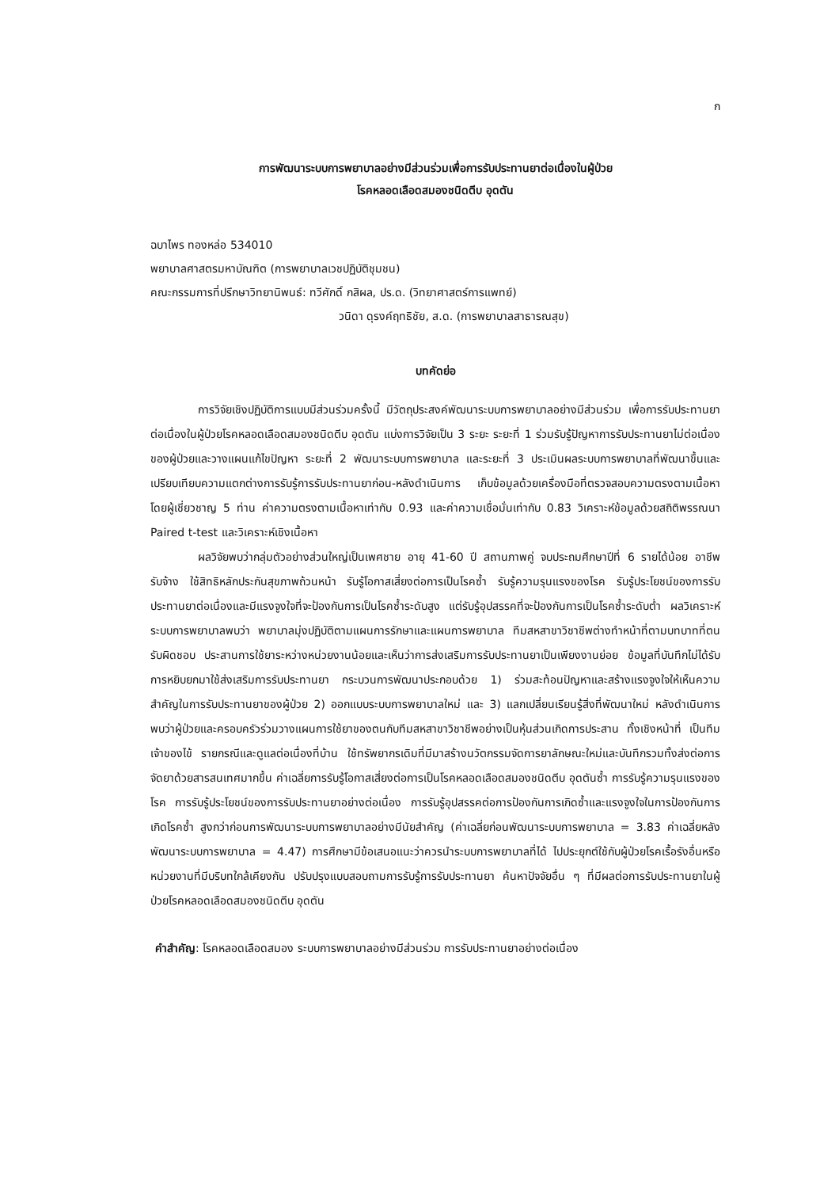ก
การพัฒนาระบบการพยาบาลอย่างมีส่วนร่วมเพื่อการรับประทานยาต่อเนื่องในผู้ป่วย
โรคหลอดเลือดสมองชนิดตีบ อุดตัน
ฉบาไพร ทองหล่อ 534010
พยาบาลศาสตรมหาบัณฑิต (การพยาบาลเวชปฏิบัติชุมชน)
คณะกรรมการที่ปรึกษาวิทยานิพนธ์: ทวีศักดิ์ กสิผล, ปร.ด. (วิทยาศาสตร์การแพทย์)
วนิดา ดุรงค์ฤทธิชัย, ส.ด. (การพยาบาลสาธารณสุข)
บทคัดย่อ
การวิจัยเชิงปฏิบัติการแบบมีส่วนร่วมครั้งนี้ มีวัตถุประสงค์พัฒนาระบบการพยาบาลอย่างมีส่วนร่วม เพื่อการรับประทานยาต่อเนื่องในผู้ป่วยโรคหลอดเลือดสมองชนิดตีบ อุดตัน แบ่งการวิจัยเป็น 3 ระยะ ระยะที่ 1 ร่วมรับรู้ปัญหาการรับประทานยาไม่ต่อเนื่องของผู้ป่วยและวางแผนแก้ไขปัญหา ระยะที่ 2 พัฒนาระบบการพยาบาล และระยะที่ 3 ประเมินผลระบบการพยาบาลที่พัฒนาขึ้นและเปรียบเทียบความแตกต่างการรับรู้การรับประทานยาก่อน-หลังดำเนินการ เก็บข้อมูลด้วยเครื่องมือที่ตรวจสอบความตรงตามเนื้อหา โดยผู้เชี่ยวชาญ 5 ท่าน ค่าความตรงตามเนื้อหาเท่ากับ 0.93 และค่าความเชื่อมั่นเท่ากับ 0.83 วิเคราะห์ข้อมูลด้วยสถิติพรรณนา Paired t-test และวิเคราะห์เชิงเนื้อหา
ผลวิจัยพบว่ากลุ่มตัวอย่างส่วนใหญ่เป็นเพศชาย อายุ 41-60 ปี สถานภาพคู่ จบประถมศึกษาปีที่ 6 รายได้น้อย อาชีพรับจ้าง ใช้สิทธิหลักประกันสุขภาพถ้วนหน้า รับรู้โอกาสเสี่ยงต่อการเป็นโรคซ้ำ รับรู้ความรุนแรงของโรค รับรู้ประโยชน์ของการรับประทานยาต่อเนื่องและมีแรงจูงใจที่จะป้องกันการเป็นโรคซ้ำระดับสูง แต่รับรู้อุปสรรคที่จะป้องกันการเป็นโรคซ้ำระดับต่ำ ผลวิเคราะห์ระบบการพยาบาลพบว่า พยาบาลมุ่งปฏิบัติตามแผนการรักษาและแผนการพยาบาล ทีมสหสาขาวิชาชีพต่างทำหน้าที่ตามบทบาทที่ตนรับผิดชอบ ประสานการใช้ยาระหว่างหน่วยงานน้อยและเห็นว่าการส่งเสริมการรับประทานยาเป็นเพียงงานย่อย ข้อมูลที่บันทึกไม่ได้รับการหยิบยกมาใช้ส่งเสริมการรับประทานยา กระบวนการพัฒนาประกอบด้วย 1) ร่วมสะท้อนปัญหาและสร้างแรงจูงใจให้เห็นความสำคัญในการรับประทานยาของผู้ป่วย 2) ออกแบบระบบการพยาบาลใหม่ และ 3) แลกเปลี่ยนเรียนรู้สิ่งที่พัฒนาใหม่ หลังดำเนินการ พบว่าผู้ป่วยและครอบครัวร่วมวางแผนการใช้ยาของตนกับทีมสหสาขาวิชาชีพอย่างเป็นหุ้นส่วนเกิดการประสาน ทั้งเชิงหน้าที่ เป็นทีม เจ้าของไข้ รายกรณีและดูแลต่อเนื่องที่บ้าน ใช้ทรัพยากรเดิมที่มีมาสร้างนวัตกรรมจัดการยาลักษณะใหม่และบันทึกรวมทั้งส่งต่อการจัดยาด้วยสารสนเทศมากขึ้น ค่าเฉลี่ยการรับรู้โอกาสเสี่ยงต่อการเป็นโรคหลอดเลือดสมองชนิดตีบ อุดตันซ้ำ การรับรู้ความรุนแรงของโรค การรับรู้ประโยชน์ของการรับประทานยาอย่างต่อเนื่อง การรับรู้อุปสรรคต่อการป้องกันการเกิดซ้ำและแรงจูงใจในการป้องกันการเกิดโรคซ้ำ สูงกว่าก่อนการพัฒนาระบบการพยาบาลอย่างมีนัยสำคัญ (ค่าเฉลี่ยก่อนพัฒนาระบบการพยาบาล = 3.83 ค่าเฉลี่ยหลังพัฒนาระบบการพยาบาล = 4.47) การศึกษามีข้อเสนอแนะว่าควรนำระบบการพยาบาลที่ได้ ไปประยุกต์ใช้กับผู้ป่วยโรคเรื้อรังอื่นหรือหน่วยงานที่มีบริบทใกล้เคียงกัน ปรับปรุงแบบสอบถามการรับรู้การรับประทานยา ค้นหาปัจจัยอื่น ๆ ที่มีผลต่อการรับประทานยาในผู้ป่วยโรคหลอดเลือดสมองชนิดตีบ อุดตัน
คำสำคัญ: โรคหลอดเลือดสมอง ระบบการพยาบาลอย่างมีส่วนร่วม การรับประทานยาอย่างต่อเนื่อง